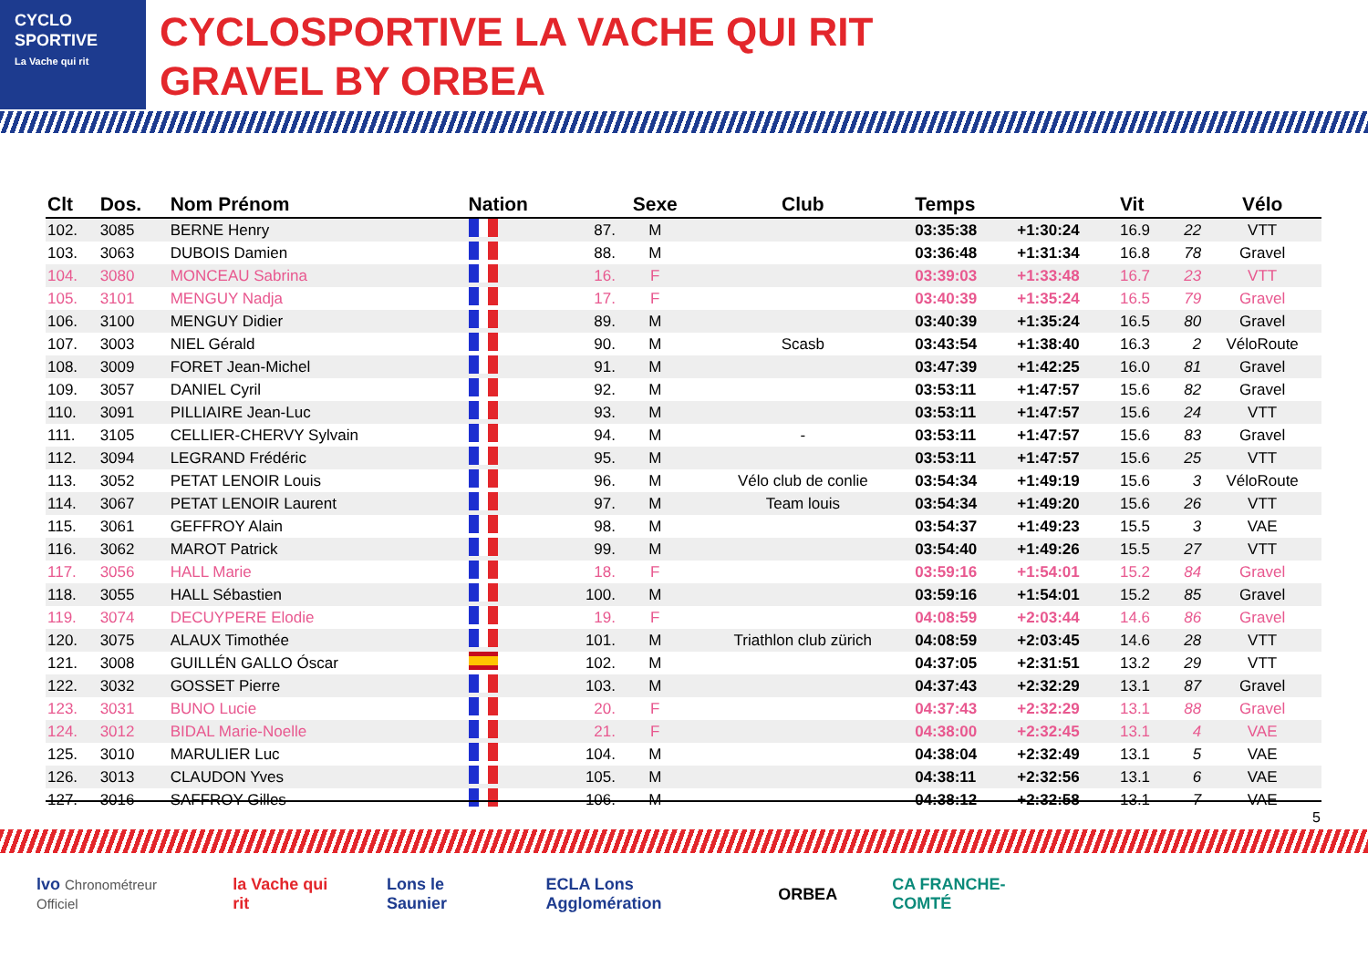CYCLO
SPORTIVE
La Vache qui rit
CYCLOSPORTIVE LA VACHE QUI RIT
GRAVEL BY ORBEA
| Clt | Dos. | Nom Prénom | Nation | | Sexe | Club | Temps | | Vit | | Vélo |
| --- | --- | --- | --- | --- | --- | --- | --- | --- | --- | --- | --- |
| 102. | 3085 | BERNE Henry | | 87. | M | | 03:35:38 | +1:30:24 | 16.9 | 22 | VTT |
| 103. | 3063 | DUBOIS Damien | | 88. | M | | 03:36:48 | +1:31:34 | 16.8 | 78 | Gravel |
| 104. | 3080 | MONCEAU Sabrina | | 16. | F | | 03:39:03 | +1:33:48 | 16.7 | 23 | VTT |
| 105. | 3101 | MENGUY Nadja | | 17. | F | | 03:40:39 | +1:35:24 | 16.5 | 79 | Gravel |
| 106. | 3100 | MENGUY Didier | | 89. | M | | 03:40:39 | +1:35:24 | 16.5 | 80 | Gravel |
| 107. | 3003 | NIEL Gérald | | 90. | M | Scasb | 03:43:54 | +1:38:40 | 16.3 | 2 | VéloRoute |
| 108. | 3009 | FORET Jean-Michel | | 91. | M | | 03:47:39 | +1:42:25 | 16.0 | 81 | Gravel |
| 109. | 3057 | DANIEL Cyril | | 92. | M | | 03:53:11 | +1:47:57 | 15.6 | 82 | Gravel |
| 110. | 3091 | PILLIAIRE Jean-Luc | | 93. | M | | 03:53:11 | +1:47:57 | 15.6 | 24 | VTT |
| 111. | 3105 | CELLIER-CHERVY Sylvain | | 94. | M | - | 03:53:11 | +1:47:57 | 15.6 | 83 | Gravel |
| 112. | 3094 | LEGRAND Frédéric | | 95. | M | | 03:53:11 | +1:47:57 | 15.6 | 25 | VTT |
| 113. | 3052 | PETAT LENOIR Louis | | 96. | M | Vélo club de conlie | 03:54:34 | +1:49:19 | 15.6 | 3 | VéloRoute |
| 114. | 3067 | PETAT LENOIR Laurent | | 97. | M | Team louis | 03:54:34 | +1:49:20 | 15.6 | 26 | VTT |
| 115. | 3061 | GEFFROY Alain | | 98. | M | | 03:54:37 | +1:49:23 | 15.5 | 3 | VAE |
| 116. | 3062 | MAROT Patrick | | 99. | M | | 03:54:40 | +1:49:26 | 15.5 | 27 | VTT |
| 117. | 3056 | HALL Marie | | 18. | F | | 03:59:16 | +1:54:01 | 15.2 | 84 | Gravel |
| 118. | 3055 | HALL Sébastien | | 100. | M | | 03:59:16 | +1:54:01 | 15.2 | 85 | Gravel |
| 119. | 3074 | DECUYPERE Elodie | | 19. | F | | 04:08:59 | +2:03:44 | 14.6 | 86 | Gravel |
| 120. | 3075 | ALAUX Timothée | | 101. | M | Triathlon club zürich | 04:08:59 | +2:03:45 | 14.6 | 28 | VTT |
| 121. | 3008 | GUILLÉN GALLO Óscar | | 102. | M | | 04:37:05 | +2:31:51 | 13.2 | 29 | VTT |
| 122. | 3032 | GOSSET Pierre | | 103. | M | | 04:37:43 | +2:32:29 | 13.1 | 87 | Gravel |
| 123. | 3031 | BUNO Lucie | | 20. | F | | 04:37:43 | +2:32:29 | 13.1 | 88 | Gravel |
| 124. | 3012 | BIDAL Marie-Noelle | | 21. | F | | 04:38:00 | +2:32:45 | 13.1 | 4 | VAE |
| 125. | 3010 | MARULIER Luc | | 104. | M | | 04:38:04 | +2:32:49 | 13.1 | 5 | VAE |
| 126. | 3013 | CLAUDON Yves | | 105. | M | | 04:38:11 | +2:32:56 | 13.1 | 6 | VAE |
| 127. | 3016 | SAFFROY Gilles | | 106. | M | | 04:38:12 | +2:32:58 | 13.1 | 7 | VAE |
5
lvo Chronométreur Officiel la Vache qui rit Lons le Saunier ECLA Lons Agglomération ORBEA CA FRANCHE-COMTÉ